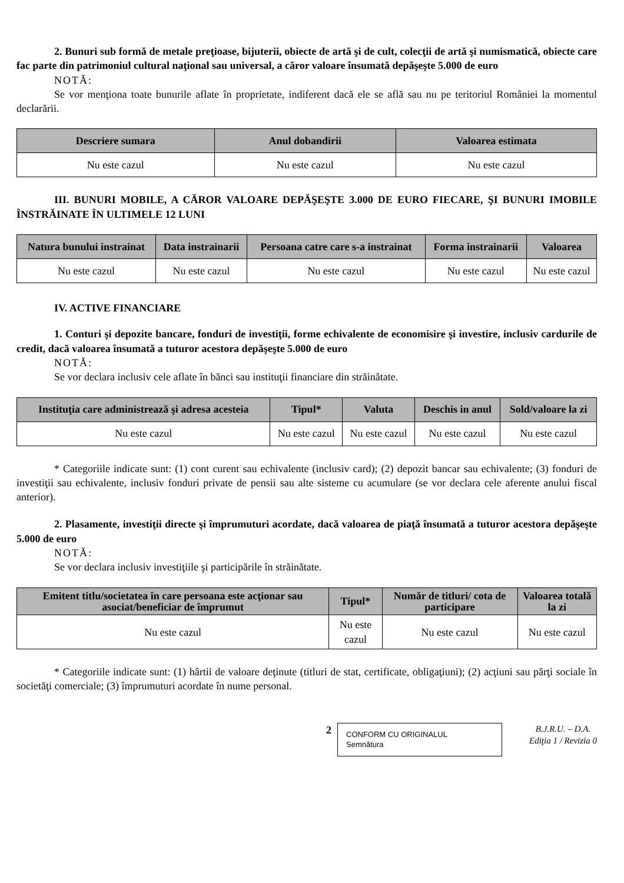2. Bunuri sub formă de metale preţioase, bijuterii, obiecte de artă şi de cult, colecţii de artă şi numismatică, obiecte care fac parte din patrimoniul cultural naţional sau universal, a căror valoare însumată depăşeşte 5.000 de euro
NOTĂ:
Se vor menţiona toate bunurile aflate în proprietate, indiferent dacă ele se află sau nu pe teritoriul României la momentul declarării.
| Descriere sumara | Anul dobandirii | Valoarea estimata |
| --- | --- | --- |
| Nu este cazul | Nu este cazul | Nu este cazul |
III. BUNURI MOBILE, A CĂROR VALOARE DEPĂŞEŞTE 3.000 DE EURO FIECARE, ŞI BUNURI IMOBILE ÎNSTRĂINATE ÎN ULTIMELE 12 LUNI
| Natura bunului instrainat | Data instrainarii | Persoana catre care s-a instrainat | Forma instrainarii | Valoarea |
| --- | --- | --- | --- | --- |
| Nu este cazul | Nu este cazul | Nu este cazul | Nu este cazul | Nu este cazul |
IV. ACTIVE FINANCIARE
1. Conturi şi depozite bancare, fonduri de investiţii, forme echivalente de economisire şi investire, inclusiv cardurile de credit, dacă valoarea însumată a tuturor acestora depăşeşte 5.000 de euro
NOTĂ:
Se vor declara inclusiv cele aflate în bănci sau instituţii financiare din străinătate.
| Instituţia care administrează şi adresa acesteia | Tipul* | Valuta | Deschis in anul | Sold/valoare la zi |
| --- | --- | --- | --- | --- |
| Nu este cazul | Nu este cazul | Nu este cazul | Nu este cazul | Nu este cazul |
* Categoriile indicate sunt: (1) cont curent sau echivalente (inclusiv card); (2) depozit bancar sau echivalente; (3) fonduri de investiţii sau echivalente, inclusiv fonduri private de pensii sau alte sisteme cu acumulare (se vor declara cele aferente anului fiscal anterior).
2. Plasamente, investiţii directe şi împrumuturi acordate, dacă valoarea de piaţă însumată a tuturor acestora depăşeşte 5.000 de euro
NOTĂ:
Se vor declara inclusiv investiţiile şi participările în străinătate.
| Emitent titlu/societatea în care persoana este acţionar sau asociat/beneficiar de împrumut | Tipul* | Număr de titluri/ cota de participare | Valoarea totală la zi |
| --- | --- | --- | --- |
| Nu este cazul | Nu este cazul | Nu este cazul | Nu este cazul |
* Categoriile indicate sunt: (1) hârtii de valoare deţinute (titluri de stat, certificate, obligaţiuni); (2) acţiuni sau părţi sociale în societăţi comerciale; (3) împrumuturi acordate în nume personal.
2
CONFORM CU ORIGINALUL
Semnătura
B.J.R.U. – D.A.
Ediţia 1 / Revizia 0